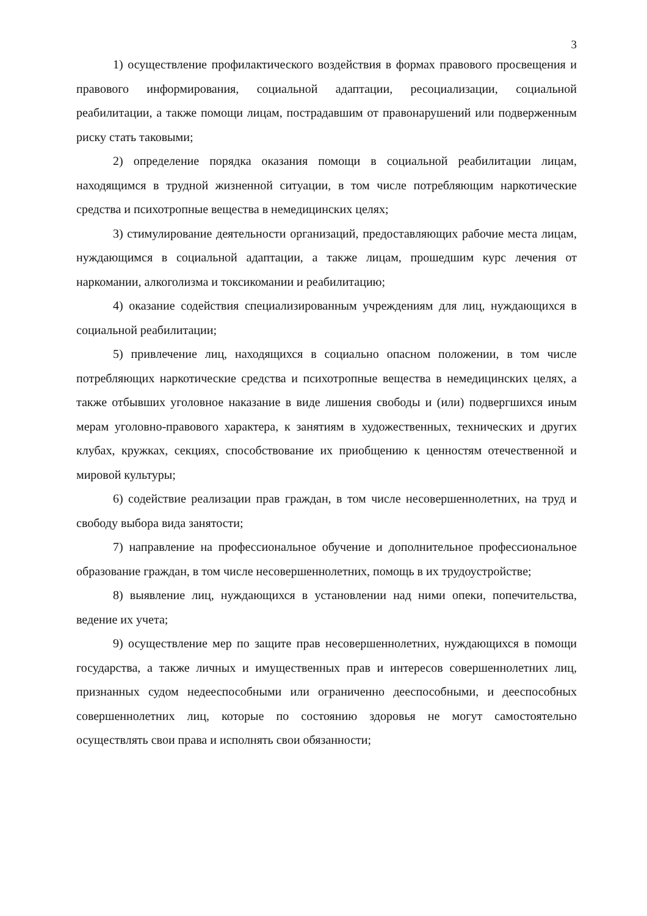3
1) осуществление профилактического воздействия в формах правового просвещения и правового информирования, социальной адаптации, ресоциализации, социальной реабилитации, а также помощи лицам, пострадавшим от правонарушений или подверженным риску стать таковыми;
2) определение порядка оказания помощи в социальной реабилитации лицам, находящимся в трудной жизненной ситуации, в том числе потребляющим наркотические средства и психотропные вещества в немедицинских целях;
3) стимулирование деятельности организаций, предоставляющих рабочие места лицам, нуждающимся в социальной адаптации, а также лицам, прошедшим курс лечения от наркомании, алкоголизма и токсикомании и реабилитацию;
4) оказание содействия специализированным учреждениям для лиц, нуждающихся в социальной реабилитации;
5) привлечение лиц, находящихся в социально опасном положении, в том числе потребляющих наркотические средства и психотропные вещества в немедицинских целях, а также отбывших уголовное наказание в виде лишения свободы и (или) подвергшихся иным мерам уголовно-правового характера, к занятиям в художественных, технических и других клубах, кружках, секциях, способствование их приобщению к ценностям отечественной и мировой культуры;
6) содействие реализации прав граждан, в том числе несовершеннолетних, на труд и свободу выбора вида занятости;
7) направление на профессиональное обучение и дополнительное профессиональное образование граждан, в том числе несовершеннолетних, помощь в их трудоустройстве;
8) выявление лиц, нуждающихся в установлении над ними опеки, попечительства, ведение их учета;
9) осуществление мер по защите прав несовершеннолетних, нуждающихся в помощи государства, а также личных и имущественных прав и интересов совершеннолетних лиц, признанных судом недееспособными или ограниченно дееспособными, и дееспособных совершеннолетних лиц, которые по состоянию здоровья не могут самостоятельно осуществлять свои права и исполнять свои обязанности;